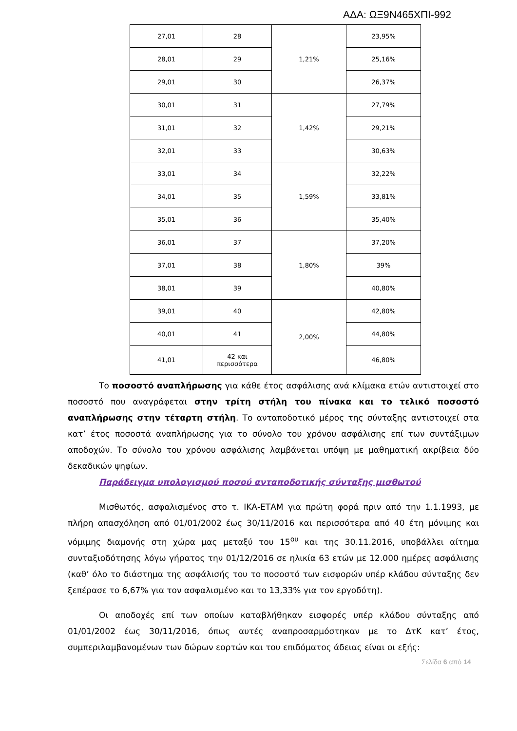ΑΔΑ: ΩΞ9Ν465ΧΠΙ-992
| 27,01 | 28 | 1,21% | 23,95% |
| 28,01 | 29 | | 25,16% |
| 29,01 | 30 | | 26,37% |
| 30,01 | 31 | 1,42% | 27,79% |
| 31,01 | 32 | | 29,21% |
| 32,01 | 33 | | 30,63% |
| 33,01 | 34 | 1,59% | 32,22% |
| 34,01 | 35 | | 33,81% |
| 35,01 | 36 | | 35,40% |
| 36,01 | 37 | 1,80% | 37,20% |
| 37,01 | 38 | | 39% |
| 38,01 | 39 | | 40,80% |
| 39,01 | 40 | 2,00% | 42,80% |
| 40,01 | 41 | | 44,80% |
| 41,01 | 42 και περισσότερα | | 46,80% |
Το ποσοστό αναπλήρωσης για κάθε έτος ασφάλισης ανά κλίμακα ετών αντιστοιχεί στο ποσοστό που αναγράφεται στην τρίτη στήλη του πίνακα και το τελικό ποσοστό αναπλήρωσης στην τέταρτη στήλη. Το ανταποδοτικό μέρος της σύνταξης αντιστοιχεί στα κατ’ έτος ποσοστά αναπλήρωσης για το σύνολο του χρόνου ασφάλισης επί των συντάξιμων αποδοχών. Το σύνολο του χρόνου ασφάλισης λαμβάνεται υπόψη με μαθηματική ακρίβεια δύο δεκαδικών ψηφίων.
Παράδειγμα υπολογισμού ποσού ανταποδοτικής σύνταξης μισθωτού
Μισθωτός, ασφαλισμένος στο τ. ΙΚΑ-ΕΤΑΜ για πρώτη φορά πριν από την 1.1.1993, με πλήρη απασχόληση από 01/01/2002 έως 30/11/2016 και περισσότερα από 40 έτη μόνιμης και νόμιμης διαμονής στη χώρα μας μεταξύ του 15<sup>ου</sup> και της 30.11.2016, υποβάλλει αίτημα συνταξιοδότησης λόγω γήρατος την 01/12/2016 σε ηλικία 63 ετών με 12.000 ημέρες ασφάλισης (καθ’ όλο το διάστημα της ασφάλισής του το ποσοστό των εισφορών υπέρ κλάδου σύνταξης δεν ξεπέρασε το 6,67% για τον ασφαλισμένο και το 13,33% για τον εργοδότη).
Οι αποδοχές επί των οποίων καταβλήθηκαν εισφορές υπέρ κλάδου σύνταξης από 01/01/2002 έως 30/11/2016, όπως αυτές αναπροσαρμόστηκαν με το ΔτΚ κατ’ έτος, συμπεριλαμβανομένων των δώρων εορτών και του επιδόματος άδειας είναι οι εξής:
Σελίδα 6 από 14